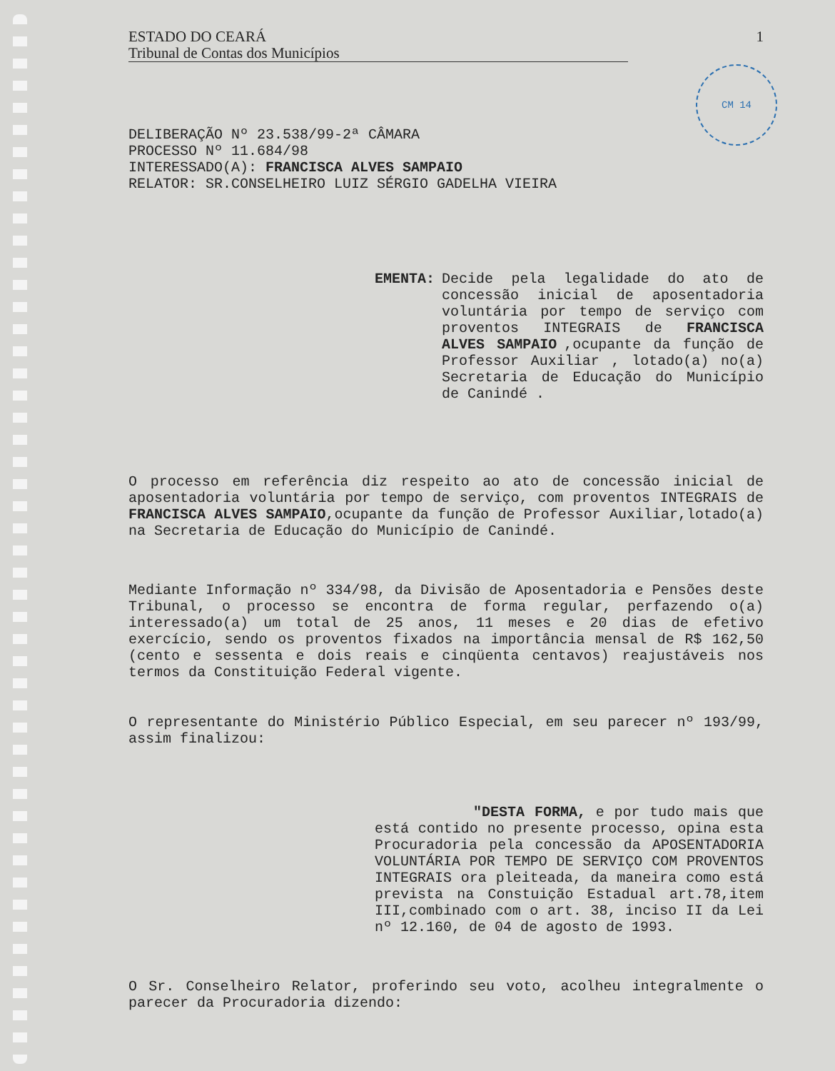CM 14
ESTADO DO CEARÁ 1
Tribunal de Contas dos Municípios
DELIBERAÇÃO Nº 23.538/99-2ª CÂMARA
PROCESSO Nº 11.684/98
INTERESSADO(A): FRANCISCA ALVES SAMPAIO
RELATOR: SR.CONSELHEIRO LUIZ SÉRGIO GADELHA VIEIRA
EMENTA: Decide pela legalidade do ato de concessão inicial de aposentadoria voluntária por tempo de serviço com proventos INTEGRAIS de FRANCISCA ALVES SAMPAIO,ocupante da função de Professor Auxiliar , lotado(a) no(a) Secretaria de Educação do Município de Canindé .
O processo em referência diz respeito ao ato de concessão inicial de aposentadoria voluntária por tempo de serviço, com proventos INTEGRAIS de FRANCISCA ALVES SAMPAIO,ocupante da função de Professor Auxiliar,lotado(a) na Secretaria de Educação do Município de Canindé.
Mediante Informação nº 334/98, da Divisão de Aposentadoria e Pensões deste Tribunal, o processo se encontra de forma regular, perfazendo o(a) interessado(a) um total de 25 anos, 11 meses e 20 dias de efetivo exercício, sendo os proventos fixados na importância mensal de R$ 162,50 (cento e sessenta e dois reais e cinqüenta centavos) reajustáveis nos termos da Constituição Federal vigente.
O representante do Ministério Público Especial, em seu parecer nº 193/99, assim finalizou:
"DESTA FORMA, e por tudo mais que está contido no presente processo, opina esta Procuradoria pela concessão da APOSENTADORIA VOLUNTÁRIA POR TEMPO DE SERVIÇO COM PROVENTOS INTEGRAIS ora pleiteada, da maneira como está prevista na Constuição Estadual art.78,item III,combinado com o art. 38, inciso II da Lei nº 12.160, de 04 de agosto de 1993.
O Sr. Conselheiro Relator, proferindo seu voto, acolheu integralmente o parecer da Procuradoria dizendo: